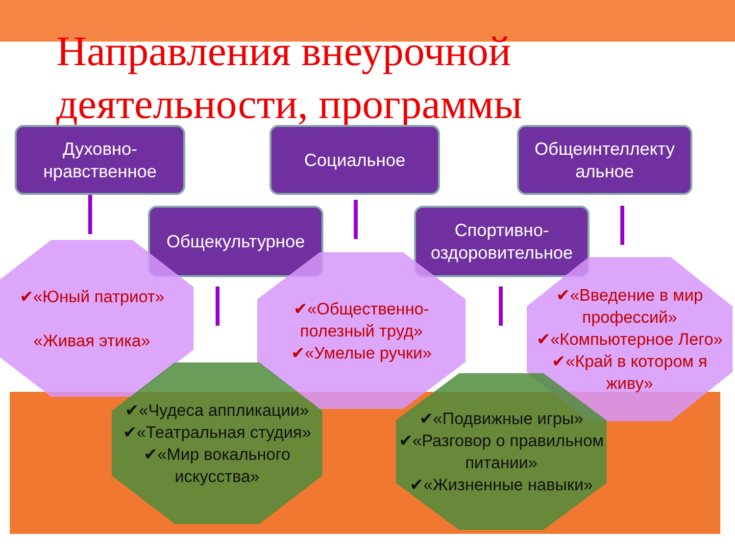Направления внеурочной деятельности, программы
Духовно-
нравственное
Социальное
Общеинтеллекту
альное
Общекультурное
Спортивно-
оздоровительное
✔«Юный патриот»
«Живая этика»
✔«Общественно-полезный труд»
✔«Умелые ручки»
✔«Введение в мир профессий»
✔«Компьютерное Лего»
✔«Край в котором я живу»
✔«Чудеса аппликации»
✔«Театральная студия»
✔«Мир вокального искусства»
✔«Подвижные игры»
✔«Разговор о правильном питании»
✔«Жизненные навыки»